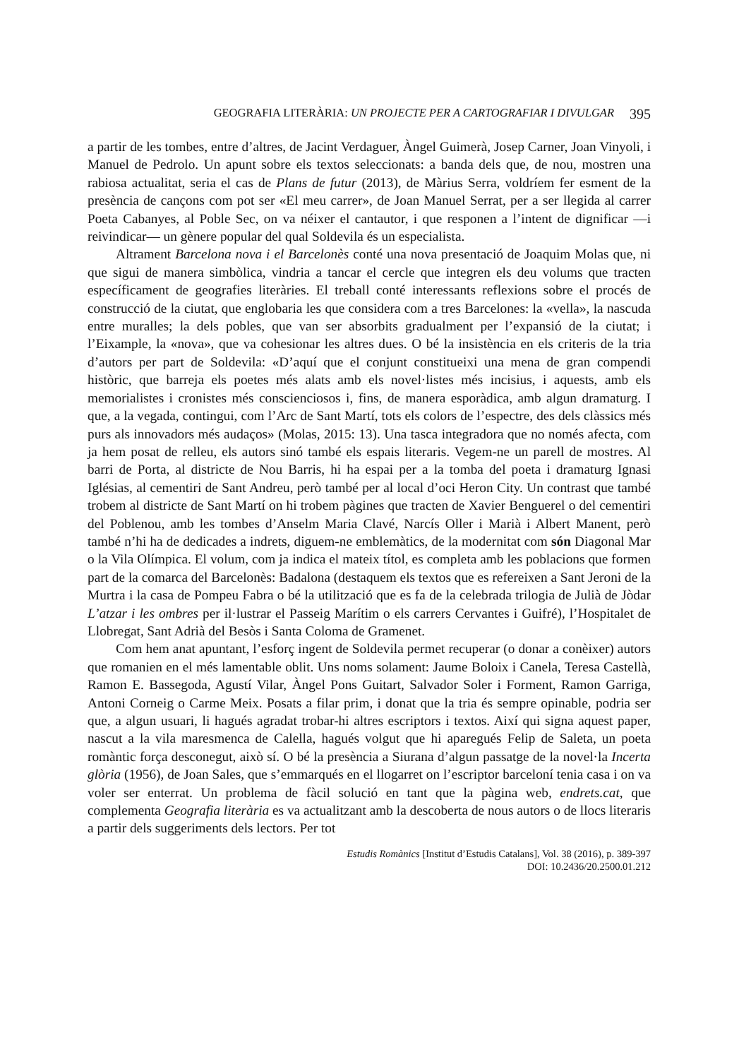GEOGRAFIA LITERÀRIA: UN PROJECTE PER A CARTOGRAFIAR I DIVULGAR 395
a partir de les tombes, entre d’altres, de Jacint Verdaguer, Àngel Guimerà, Josep Carner, Joan Vinyoli, i Manuel de Pedrolo. Un apunt sobre els textos seleccionats: a banda dels que, de nou, mostren una rabiosa actualitat, seria el cas de Plans de futur (2013), de Màrius Serra, voldríem fer esment de la presència de cançons com pot ser «El meu carrer», de Joan Manuel Serrat, per a ser llegida al carrer Poeta Cabanyes, al Poble Sec, on va néixer el cantautor, i que responen a l’intent de dignificar —i reivindicar— un gènere popular del qual Soldevila és un especialista.
Altrament Barcelona nova i el Barcelonès conté una nova presentació de Joaquim Molas que, ni que sigui de manera simbòlica, vindria a tancar el cercle que integren els deu volums que tracten específicament de geografies literàries. El treball conté interessants reflexions sobre el procés de construcció de la ciutat, que englobaria les que considera com a tres Barcelones: la «vella», la nascuda entre muralles; la dels pobles, que van ser absorbits gradualment per l’expansió de la ciutat; i l’Eixample, la «nova», que va cohesionar les altres dues. O bé la insistència en els criteris de la tria d’autors per part de Soldevila: «D’aquí que el conjunt constitueixi una mena de gran compendi històric, que barreja els poetes més alats amb els novel·listes més incisius, i aquests, amb els memorialistes i cronistes més conscienciosos i, fins, de manera esporàdica, amb algun dramaturg. I que, a la vegada, contingui, com l’Arc de Sant Martí, tots els colors de l’espectre, des dels clàssics més purs als innovadors més audaços» (Molas, 2015: 13). Una tasca integradora que no només afecta, com ja hem posat de relleu, els autors sinó també els espais literaris. Vegem-ne un parell de mostres. Al barri de Porta, al districte de Nou Barris, hi ha espai per a la tomba del poeta i dramaturg Ignasi Iglésias, al cementiri de Sant Andreu, però també per al local d’oci Heron City. Un contrast que també trobem al districte de Sant Martí on hi trobem pàgines que tracten de Xavier Benguerel o del cementiri del Poblenou, amb les tombes d’Anselm Maria Clavé, Narcís Oller i Marià i Albert Manent, però també n’hi ha de dedicades a indrets, diguem-ne emblemàtics, de la modernitat com són Diagonal Mar o la Vila Olímpica. El volum, com ja indica el mateix títol, es completa amb les poblacions que formen part de la comarca del Barcelonès: Badalona (destaquem els textos que es refereixen a Sant Jeroni de la Murtra i la casa de Pompeu Fabra o bé la utilització que es fa de la celebrada trilogia de Julià de Jòdar L’atzar i les ombres per il·lustrar el Passeig Marítim o els carrers Cervantes i Guifré), l’Hospitalet de Llobregat, Sant Adrià del Besòs i Santa Coloma de Gramenet.
Com hem anat apuntant, l’esforç ingent de Soldevila permet recuperar (o donar a conèixer) autors que romanien en el més lamentable oblit. Uns noms solament: Jaume Boloix i Canela, Teresa Castellà, Ramon E. Bassegoda, Agustí Vilar, Àngel Pons Guitart, Salvador Soler i Forment, Ramon Garriga, Antoni Corneig o Carme Meix. Posats a filar prim, i donat que la tria és sempre opinable, podria ser que, a algun usuari, li hagués agradat trobar-hi altres escriptors i textos. Així qui signa aquest paper, nascut a la vila maresmenca de Calella, hagués volgut que hi aparegués Felip de Saleta, un poeta romàntic força desconegut, això sí. O bé la presència a Siurana d’algun passatge de la novel·la Incerta glòria (1956), de Joan Sales, que s’emmarqués en el llogarret on l’escriptor barceloní tenia casa i on va voler ser enterrat. Un problema de fàcil solució en tant que la pàgina web, endrets.cat, que complementa Geografia literària es va actualitzant amb la descoberta de nous autors o de llocs literaris a partir dels suggeriments dels lectors. Per tot
Estudis Romànics [Institut d’Estudis Catalans], Vol. 38 (2016), p. 389-397
DOI: 10.2436/20.2500.01.212